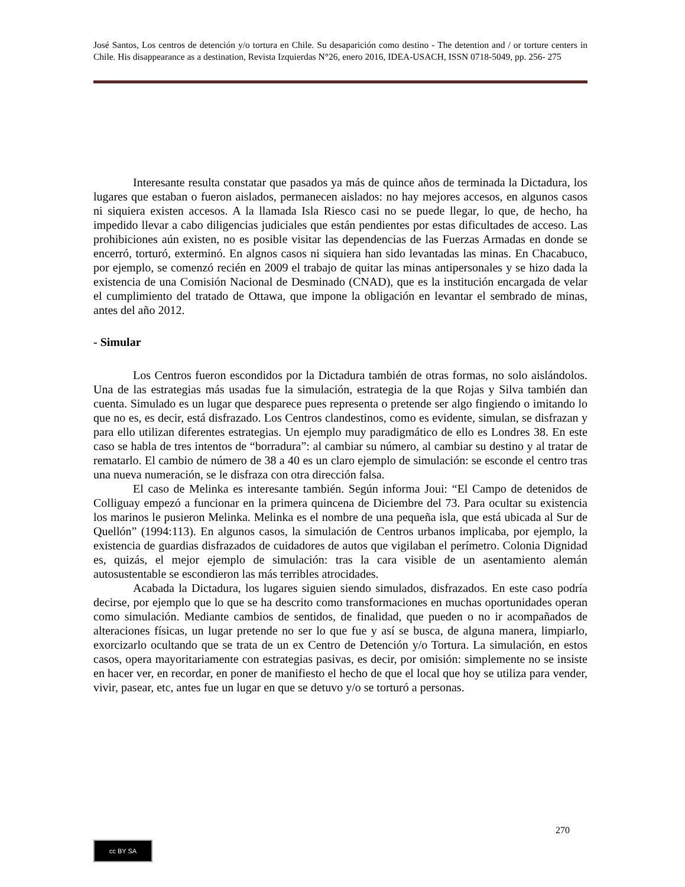José Santos, Los centros de detención y/o tortura en Chile. Su desaparición como destino - The detention and / or torture centers in Chile. His disappearance as a destination, Revista Izquierdas N°26, enero 2016, IDEA-USACH, ISSN 0718-5049, pp. 256- 275
Interesante resulta constatar que pasados ya más de quince años de terminada la Dictadura, los lugares que estaban o fueron aislados, permanecen aislados: no hay mejores accesos, en algunos casos ni siquiera existen accesos. A la llamada Isla Riesco casi no se puede llegar, lo que, de hecho, ha impedido llevar a cabo diligencias judiciales que están pendientes por estas dificultades de acceso. Las prohibiciones aún existen, no es posible visitar las dependencias de las Fuerzas Armadas en donde se encerró, torturó, exterminó. En algnos casos ni siquiera han sido levantadas las minas. En Chacabuco, por ejemplo, se comenzó recién en 2009 el trabajo de quitar las minas antipersonales y se hizo dada la existencia de una Comisión Nacional de Desminado (CNAD), que es la institución encargada de velar el cumplimiento del tratado de Ottawa, que impone la obligación en levantar el sembrado de minas, antes del año 2012.
- Simular
Los Centros fueron escondidos por la Dictadura también de otras formas, no solo aislándolos. Una de las estrategias más usadas fue la simulación, estrategia de la que Rojas y Silva también dan cuenta. Simulado es un lugar que desparece pues representa o pretende ser algo fingiendo o imitando lo que no es, es decir, está disfrazado. Los Centros clandestinos, como es evidente, simulan, se disfrazan y para ello utilizan diferentes estrategias. Un ejemplo muy paradigmático de ello es Londres 38. En este caso se habla de tres intentos de “borradura”: al cambiar su número, al cambiar su destino y al tratar de rematarlo. El cambio de número de 38 a 40 es un claro ejemplo de simulación: se esconde el centro tras una nueva numeración, se le disfraza con otra dirección falsa.
El caso de Melinka es interesante también. Según informa Joui: “El Campo de detenidos de Colliguay empezó a funcionar en la primera quincena de Diciembre del 73. Para ocultar su existencia los marinos le pusieron Melinka. Melinka es el nombre de una pequeña isla, que está ubicada al Sur de Quellón” (1994:113). En algunos casos, la simulación de Centros urbanos implicaba, por ejemplo, la existencia de guardias disfrazados de cuidadores de autos que vigilaban el perímetro. Colonia Dignidad es, quizás, el mejor ejemplo de simulación: tras la cara visible de un asentamiento alemán autosustentable se escondieron las más terribles atrocidades.
Acabada la Dictadura, los lugares siguien siendo simulados, disfrazados. En este caso podría decirse, por ejemplo que lo que se ha descrito como transformaciones en muchas oportunidades operan como simulación. Mediante cambios de sentidos, de finalidad, que pueden o no ir acompañados de alteraciones físicas, un lugar pretende no ser lo que fue y así se busca, de alguna manera, limpiarlo, exorcizarlo ocultando que se trata de un ex Centro de Detención y/o Tortura. La simulación, en estos casos, opera mayoritariamente con estrategias pasivas, es decir, por omisión: simplemente no se insiste en hacer ver, en recordar, en poner de manifiesto el hecho de que el local que hoy se utiliza para vender, vivir, pasear, etc, antes fue un lugar en que se detuvo y/o se torturó a personas.
270
cc BY SA